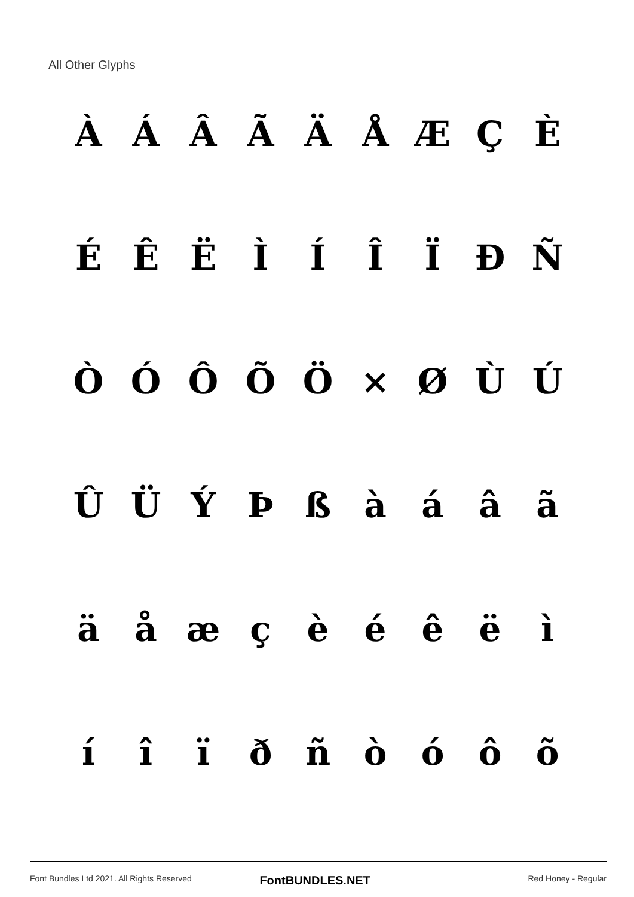All Other Glyphs
À Á Â Ã Ä Å Æ Ç È
É Ê Ë Ì Í Î Ï Đ Ñ
Ò Ó Ô Õ Ö × Ø Ù Ú
Û Ü Ý Þ ß à á â ã
ä å æ ç è é ê ë ì
í î ï ð ñ ò ó ô õ
Font Bundles Ltd 2021. All Rights Reserved FontBUNDLES.NET Red Honey - Regular